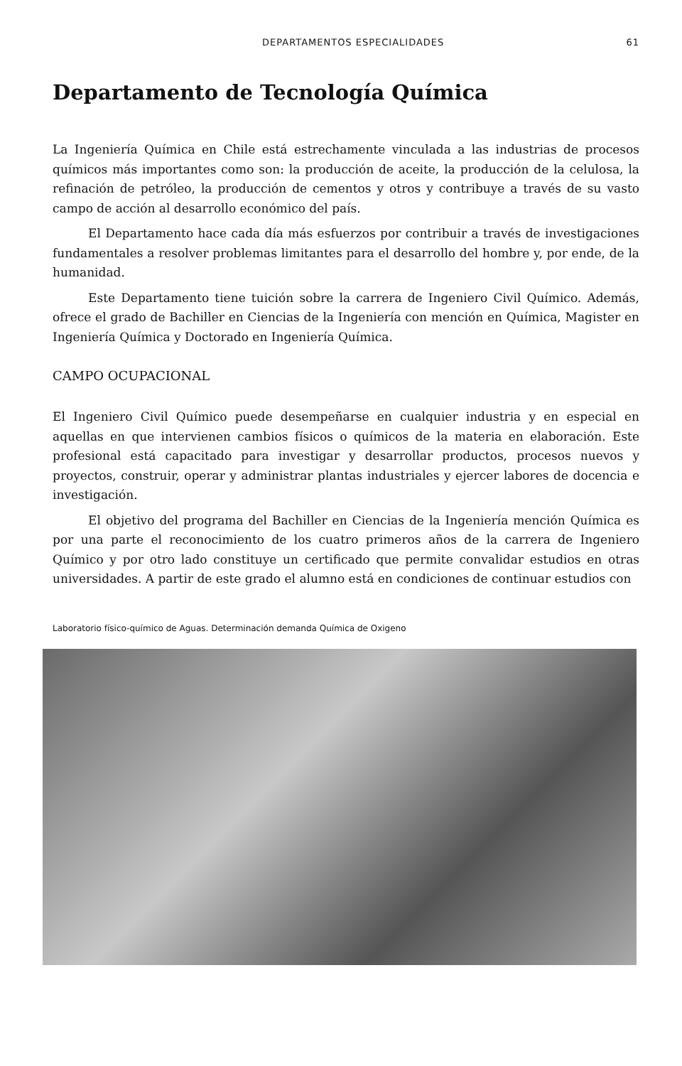DEPARTAMENTOS ESPECIALIDADES 61
Departamento de Tecnología Química
La Ingeniería Química en Chile está estrechamente vinculada a las industrias de procesos químicos más importantes como son: la producción de aceite, la producción de la celulosa, la refinación de petróleo, la producción de cementos y otros y contribuye a través de su vasto campo de acción al desarrollo económico del país.
El Departamento hace cada día más esfuerzos por contribuir a través de investigaciones fundamentales a resolver problemas limitantes para el desarrollo del hombre y, por ende, de la humanidad.
Este Departamento tiene tuición sobre la carrera de Ingeniero Civil Químico. Además, ofrece el grado de Bachiller en Ciencias de la Ingeniería con mención en Química, Magister en Ingeniería Química y Doctorado en Ingeniería Química.
CAMPO OCUPACIONAL
El Ingeniero Civil Químico puede desempeñarse en cualquier industria y en especial en aquellas en que intervienen cambios físicos o químicos de la materia en elaboración. Este profesional está capacitado para investigar y desarrollar productos, procesos nuevos y proyectos, construir, operar y administrar plantas industriales y ejercer labores de docencia e investigación.
El objetivo del programa del Bachiller en Ciencias de la Ingeniería mención Química es por una parte el reconocimiento de los cuatro primeros años de la carrera de Ingeniero Químico y por otro lado constituye un certificado que permite convalidar estudios en otras universidades. A partir de este grado el alumno está en condiciones de continuar estudios con
Laboratorio físico-químico de Aguas. Determinación demanda Química de Oxigeno